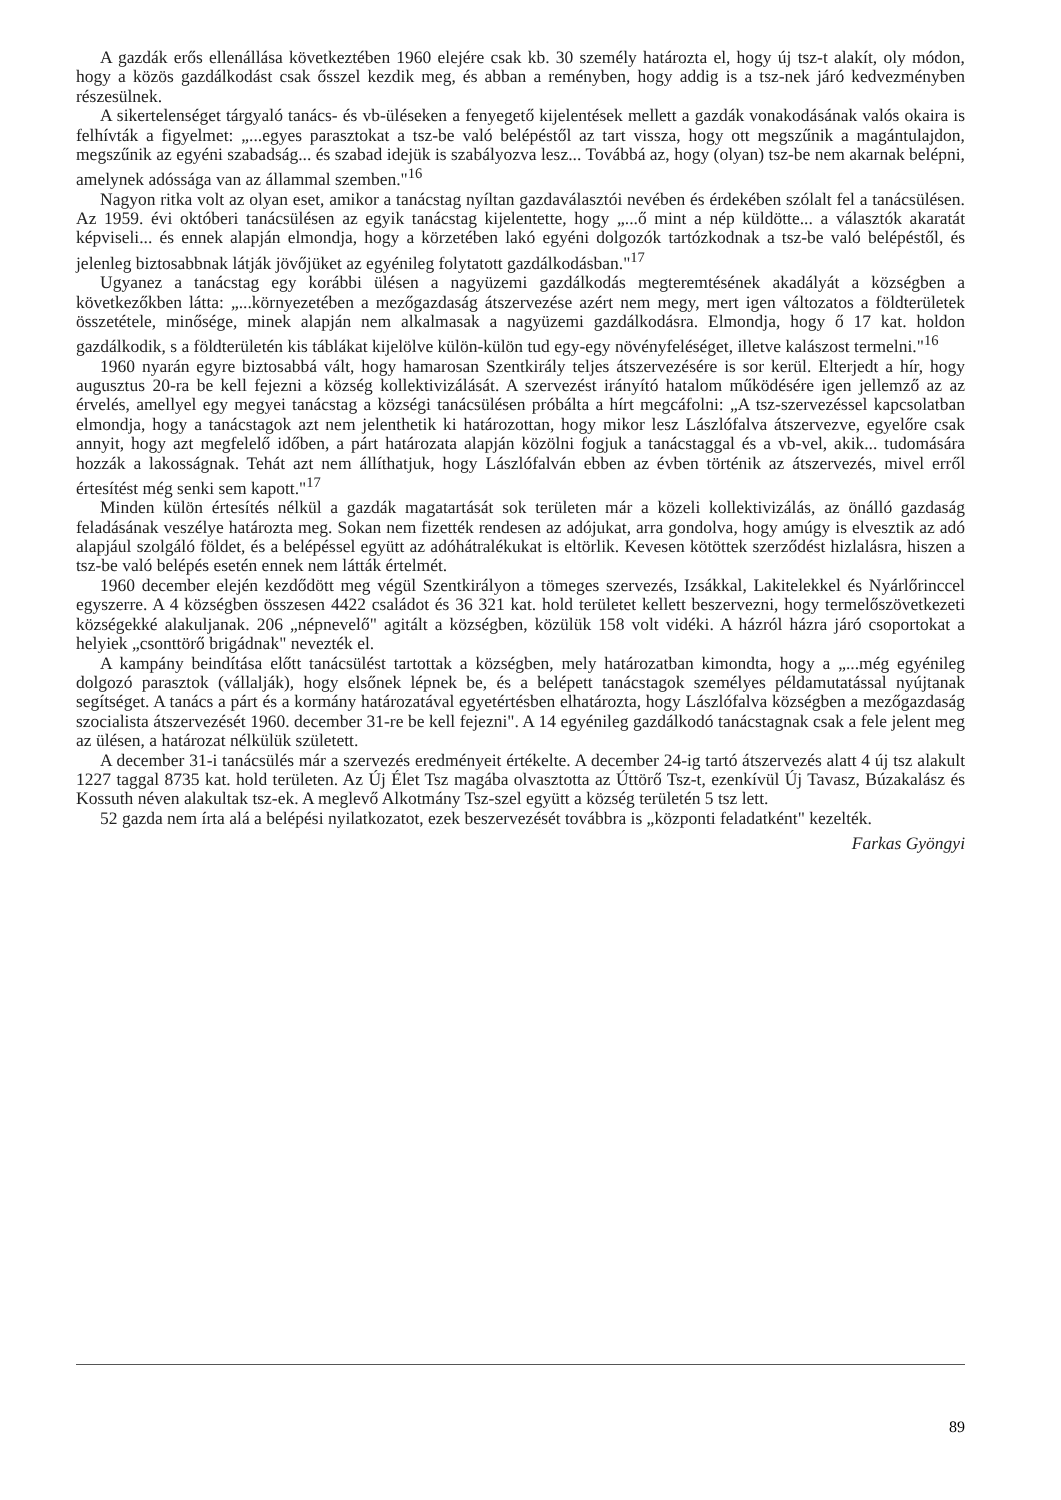A gazdák erős ellenállása következtében 1960 elejére csak kb. 30 személy határozta el, hogy új tsz-t alakít, oly módon, hogy a közös gazdálkodást csak ősszel kezdik meg, és abban a reményben, hogy addig is a tsz-nek járó kedvezményben részesülnek.
A sikertelenséget tárgyaló tanács- és vb-üléseken a fenyegető kijelentések mellett a gazdák vonakodásának valós okaira is felhívták a figyelmet: „...egyes parasztokat a tsz-be való belépéstől az tart vissza, hogy ott megszűnik a magántulajdon, megszűnik az egyéni szabadság... és szabad idejük is szabályozva lesz... Továbbá az, hogy (olyan) tsz-be nem akarnak belépni, amelynek adóssága van az állammal szemben."<sup>16</sup>
Nagyon ritka volt az olyan eset, amikor a tanácstag nyíltan gazdaválasztói nevében és érdekében szólalt fel a tanácsülésen. Az 1959. évi októberi tanácsülésen az egyik tanácstag kijelentette, hogy „...ő mint a nép küldötte... a választók akaratát képviseli... és ennek alapján elmondja, hogy a körzetében lakó egyéni dolgozók tartózkodnak a tsz-be való belépéstől, és jelenleg biztosabbnak látják jövőjüket az egyénileg folytatott gazdálkodásban."<sup>17</sup>
Ugyanez a tanácstag egy korábbi ülésen a nagyüzemi gazdálkodás megteremtésének akadályát a községben a következőkben látta: „...környezetében a mezőgazdaság átszervezése azért nem megy, mert igen változatos a földterületek összetétele, minősége, minek alapján nem alkalmasak a nagyüzemi gazdálkodásra. Elmondja, hogy ő 17 kat. holdon gazdálkodik, s a földterületén kis táblákat kijelölve külön-külön tud egy-egy növényfeléséget, illetve kalászost termelni."<sup>16</sup>
1960 nyarán egyre biztosabbá vált, hogy hamarosan Szentkirály teljes átszervezésére is sor kerül. Elterjedt a hír, hogy augusztus 20-ra be kell fejezni a község kollektivizálását. A szervezést irányító hatalom működésére igen jellemző az az érvelés, amellyel egy megyei tanácstag a községi tanácsülésen próbálta a hírt megcáfolni: „A tsz-szervezéssel kapcsolatban elmondja, hogy a tanácstagok azt nem jelenthetik ki határozottan, hogy mikor lesz Lászlófalva átszervezve, egyelőre csak annyit, hogy azt megfelelő időben, a párt határozata alapján közölni fogjuk a tanácstaggal és a vb-vel, akik... tudomására hozzák a lakosságnak. Tehát azt nem állíthatjuk, hogy Lászlófalván ebben az évben történik az átszervezés, mivel erről értesítést még senki sem kapott."<sup>17</sup>
Minden külön értesítés nélkül a gazdák magatartását sok területen már a közeli kollektivizálás, az önálló gazdaság feladásának veszélye határozta meg. Sokan nem fizették rendesen az adójukat, arra gondolva, hogy amúgy is elvesztik az adó alapjául szolgáló földet, és a belépéssel együtt az adóhátralékukat is eltörlik. Kevesen kötöttek szerződést hizlalásra, hiszen a tsz-be való belépés esetén ennek nem látták értelmét.
1960 december elején kezdődött meg végül Szentkirályon a tömeges szervezés, Izsákkal, Lakitelekkel és Nyárlőrinccel egyszerre. A 4 községben összesen 4422 családot és 36 321 kat. hold területet kellett beszervezni, hogy termelőszövetkezeti községekké alakuljanak. 206 „népnevelő" agitált a községben, közülük 158 volt vidéki. A házról házra járó csoportokat a helyiek „csonttörő brigádnak" nevezték el.
A kampány beindítása előtt tanácsülést tartottak a községben, mely határozatban kimondta, hogy a „...még egyénileg dolgozó parasztok (vállalják), hogy elsőnek lépnek be, és a belépett tanácstagok személyes példamutatással nyújtanak segítséget. A tanács a párt és a kormány határozatával egyetértésben elhatározta, hogy Lászlófalva községben a mezőgazdaság szocialista átszervezését 1960. december 31-re be kell fejezni". A 14 egyénileg gazdálkodó tanácstagnak csak a fele jelent meg az ülésen, a határozat nélkülük született.
A december 31-i tanácsülés már a szervezés eredményeit értékelte. A december 24-ig tartó átszervezés alatt 4 új tsz alakult 1227 taggal 8735 kat. hold területen. Az Új Élet Tsz magába olvasztotta az Úttörő Tsz-t, ezenkívül Új Tavasz, Búzakalász és Kossuth néven alakultak tsz-ek. A meglevő Alkotmány Tsz-szel együtt a község területén 5 tsz lett.
52 gazda nem írta alá a belépési nyilatkozatot, ezek beszervezését továbbra is „központi feladatként" kezelték.
Farkas Gyöngyi
89